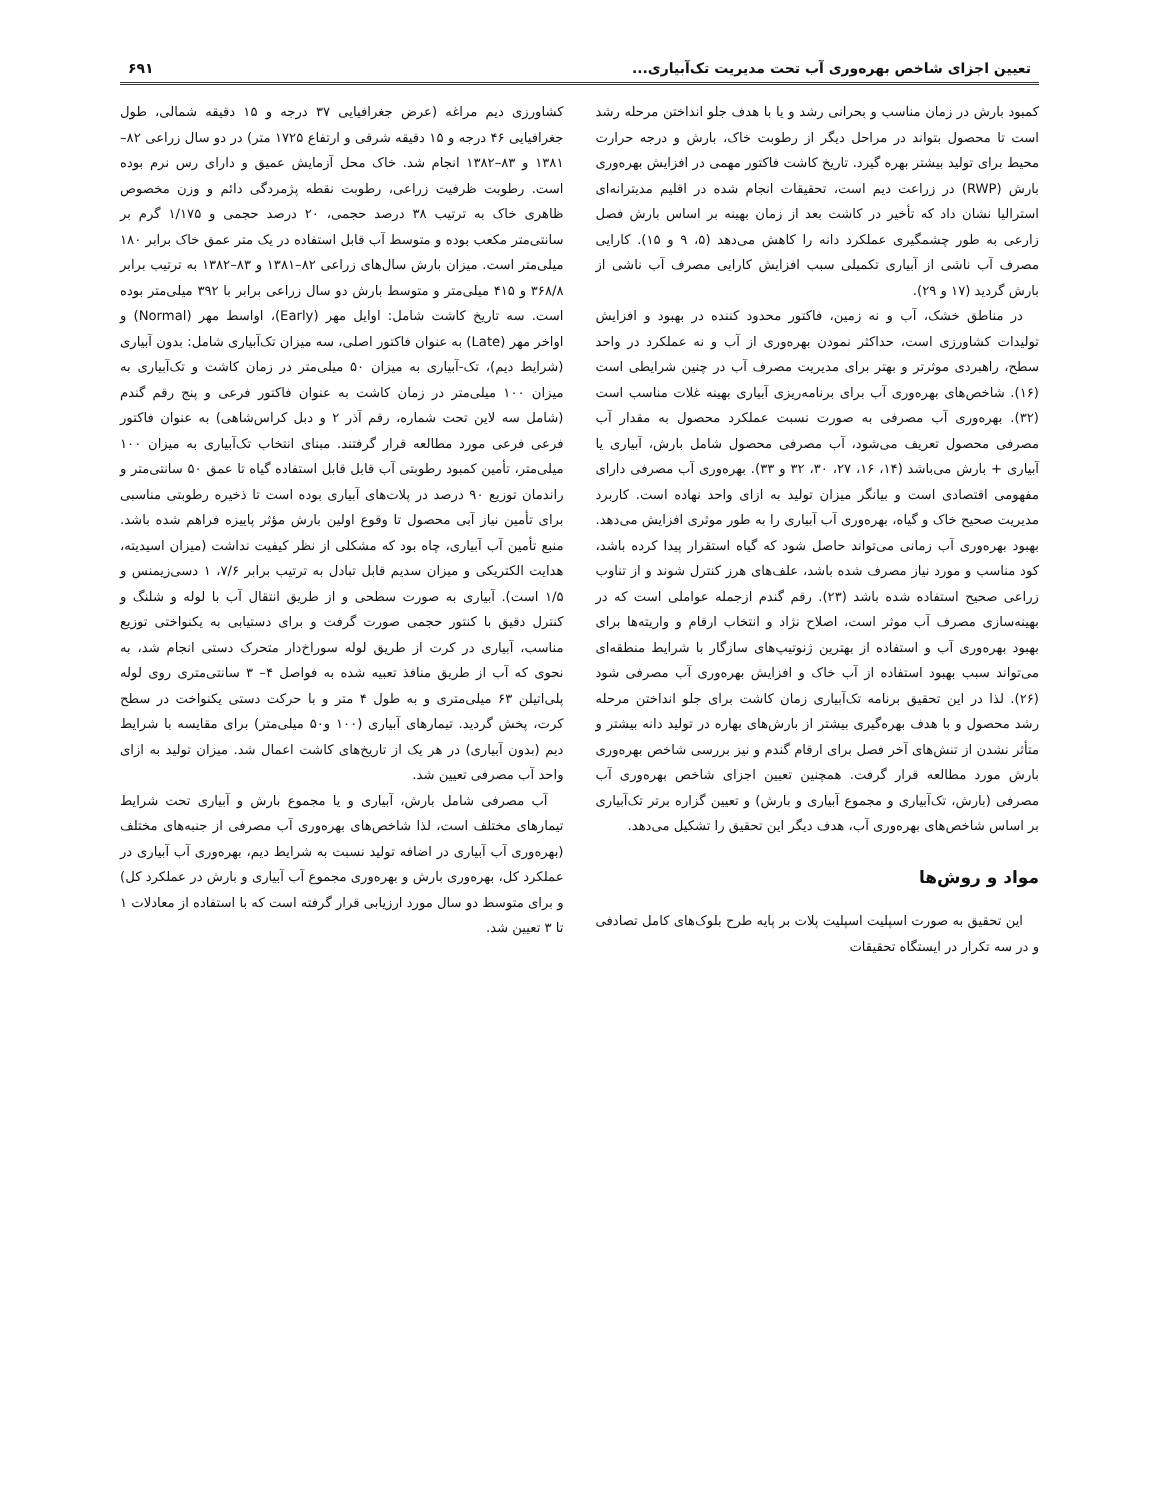تعیین اجزای شاخص بهره‌وری آب تحت مدیریت تک‌آبیاری... ۶۹۱
کمبود بارش در زمان مناسب و بحرانی رشد و یا با هدف جلو انداختن مرحله رشد است تا محصول بتواند در مراحل دیگر از رطوبت خاک، بارش و درجه حرارت محیط برای تولید بیشتر بهره گیرد. تاریخ کاشت فاکتور مهمی در افزایش بهره‌وری بارش (RWP) در زراعت دیم است، تحقیقات انجام شده در اقلیم مدیترانه‌ای استرالیا نشان داد که تأخیر در کاشت بعد از زمان بهینه بر اساس بارش فصل زارعی به طور چشمگیری عملکرد دانه را کاهش می‌دهد (۵، ۹ و ۱۵). کارایی مصرف آب ناشی از آبیاری تکمیلی سبب افزایش کارایی مصرف آب ناشی از بارش گردید (۱۷ و ۲۹).
در مناطق خشک، آب و نه زمین، فاکتور محدود کننده در بهبود و افزایش تولیدات کشاورزی است، حداکثر نمودن بهره‌وری از آب و نه عملکرد در واحد سطح، راهبردی موثرتر و بهتر برای مدیریت مصرف آب در چنین شرایطی است (۱۶). شاخص‌های بهره‌وری آب برای برنامه‌ریزی آبیاری بهینه غلات مناسب است (۳۲). بهره‌وری آب مصرفی به صورت نسبت عملکرد محصول به مقدار آب مصرفی محصول تعریف می‌شود، آب مصرفی محصول شامل بارش، آبیاری یا آبیاری + بارش می‌باشد (۱۴، ۱۶، ۲۷، ۳۰، ۳۲ و ۳۳). بهره‌وری آب مصرفی دارای مفهومی اقتصادی است و بیانگر میزان تولید به ازای واحد نهاده است. کاربرد مدیریت صحیح خاک و گیاه، بهره‌وری آب آبیاری را به طور موثری افزایش می‌دهد. بهبود بهره‌وری آب زمانی می‌تواند حاصل شود که گیاه استقرار پیدا کرده باشد، کود مناسب و مورد نیاز مصرف شده باشد، علف‌های هرز کنترل شوند و از تناوب زراعی صحیح استفاده شده باشد (۲۳). رقم گندم ازجمله عواملی است که در بهینه‌سازی مصرف آب موثر است، اصلاح نژاد و انتخاب ارقام و واریته‌ها برای بهبود بهره‌وری آب و استفاده از بهترین ژنوتیپ‌های سازگار با شرایط منطقه‌ای می‌تواند سبب بهبود استفاده از آب خاک و افزایش بهره‌وری آب مصرفی شود (۲۶). لذا در این تحقیق برنامه تک‌آبیاری زمان کاشت برای جلو انداختن مرحله رشد محصول و با هدف بهره‌گیری بیشتر از بارش‌های بهاره در تولید دانه بیشتر و متأثر نشدن از تنش‌های آخر فصل برای ارقام گندم و نیز بررسی شاخص بهره‌وری بارش مورد مطالعه قرار گرفت. همچنین تعیین اجزای شاخص بهره‌وری آب مصرفی (بارش، تک‌آبیاری و مجموع آبیاری و بارش) و تعیین گزاره برتر تک‌آبیاری بر اساس شاخص‌های بهره‌وری آب، هدف دیگر این تحقیق را تشکیل می‌دهد.
مواد و روش‌ها
این تحقیق به صورت اسپلیت اسپلیت پلات بر پایه طرح بلوک‌های کامل تصادفی و در سه تکرار در ایستگاه تحقیقات
کشاورزی دیم مراغه (عرض جغرافیایی ۳۷ درجه و ۱۵ دقیقه شمالی، طول جغرافیایی ۴۶ درجه و ۱۵ دقیقه شرقی و ارتفاع ۱۷۲۵ متر) در دو سال زراعی ۸۲–۱۳۸۱ و ۸۳–۱۳۸۲ انجام شد. خاک محل آزمایش عمیق و دارای رس نرم بوده است. رطوبت ظرفیت زراعی، رطوبت نقطه پژمردگی دائم و وزن مخصوص ظاهری خاک به ترتیب ۳۸ درصد حجمی، ۲۰ درصد حجمی و ۱/۱۷۵ گرم بر سانتی‌متر مکعب بوده و متوسط آب قابل استفاده در یک متر عمق خاک برابر ۱۸۰ میلی‌متر است. میزان بارش سال‌های زراعی ۸۲–۱۳۸۱ و ۸۳–۱۳۸۲ به ترتیب برابر ۳۶۸/۸ و ۴۱۵ میلی‌متر و متوسط بارش دو سال زراعی برابر با ۳۹۲ میلی‌متر بوده است. سه تاریخ کاشت شامل: اوایل مهر (Early)، اواسط مهر (Normal) و اواخر مهر (Late) به عنوان فاکتور اصلی، سه میزان تک‌آبیاری شامل: بدون آبیاری (شرایط دیم)، تک-آبیاری به میزان ۵۰ میلی‌متر در زمان کاشت و تک‌آبیاری به میزان ۱۰۰ میلی‌متر در زمان کاشت به عنوان فاکتور فرعی و پنج رقم گندم (شامل سه لاین تحت شماره، رقم آذر ۲ و دبل کراس‌شاهی) به عنوان فاکتور فرعی فرعی مورد مطالعه قرار گرفتند. مبنای انتخاب تک‌آبیاری به میزان ۱۰۰ میلی‌متر، تأمین کمبود رطوبتی آب قابل قابل استفاده گیاه تا عمق ۵۰ سانتی‌متر و راندمان توزیع ۹۰ درصد در پلات‌های آبیاری بوده است تا ذخیره رطوبتی مناسبی برای تأمین نیاز آبی محصول تا وقوع اولین بارش مؤثر پاییزه فراهم شده باشد. منبع تأمین آب آبیاری، چاه بود که مشکلی از نظر کیفیت نداشت (میزان اسیدیته، هدایت الکتریکی و میزان سدیم قابل تبادل به ترتیب برابر ۷/۶، ۱ دسی‌زیمنس و ۱/۵ است). آبیاری به صورت سطحی و از طریق انتقال آب با لوله و شلنگ و کنترل دقیق با کنتور حجمی صورت گرفت و برای دستیابی به یکنواختی توزیع مناسب، آبیاری در کرت از طریق لوله سوراخ‌دار متحرک دستی انجام شد، به نحوی که آب از طریق منافذ تعبیه شده به فواصل ۴– ۳ سانتی‌متری روی لوله پلی‌اتیلن ۶۳ میلی‌متری و به طول ۴ متر و با حرکت دستی یکنواخت در سطح کرت، پخش گردید. تیمارهای آبیاری (۱۰۰ و۵۰ میلی‌متر) برای مقایسه با شرایط دیم (بدون آبیاری) در هر یک از تاریخ‌های کاشت اعمال شد. میزان تولید به ازای واحد آب مصرفی تعیین شد.
آب مصرفی شامل بارش، آبیاری و یا مجموع بارش و آبیاری تحت شرایط تیمارهای مختلف است، لذا شاخص‌های بهره‌وری آب مصرفی از جنبه‌های مختلف (بهره‌وری آب آبیاری در اضافه تولید نسبت به شرایط دیم، بهره‌وری آب آبیاری در عملکرد کل، بهره‌وری بارش و بهره‌وری مجموع آب آبیاری و بارش در عملکرد کل) و برای متوسط دو سال مورد ارزیابی قرار گرفته است که با استفاده از معادلات ۱ تا ۳ تعیین شد.